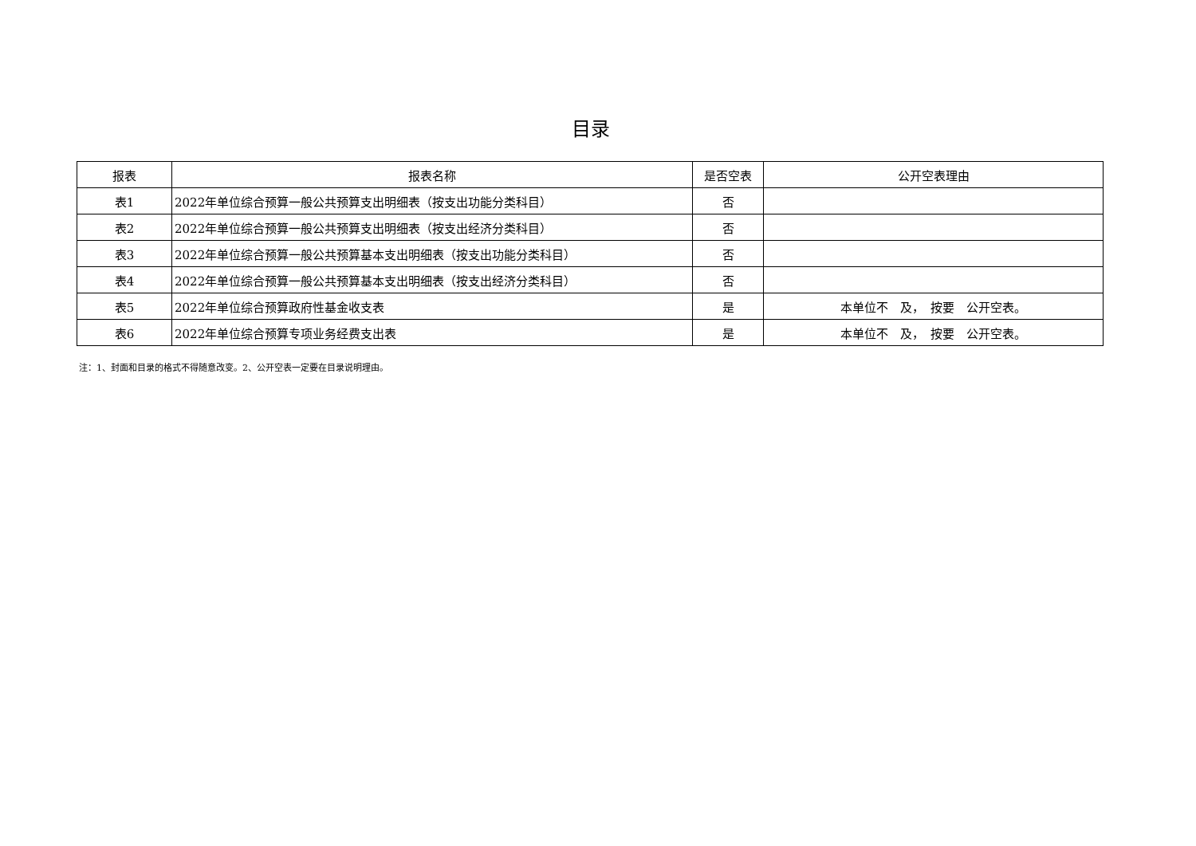目录
| 报表 | 报表名称 | 是否空表 | 公开空表理由 |
| --- | --- | --- | --- |
| 表1 | 2022年单位综合预算一般公共预算支出明细表（按支出功能分类科目） | 否 | |
| 表2 | 2022年单位综合预算一般公共预算支出明细表（按支出经济分类科目） | 否 | |
| 表3 | 2022年单位综合预算一般公共预算基本支出明细表（按支出功能分类科目） | 否 | |
| 表4 | 2022年单位综合预算一般公共预算基本支出明细表（按支出经济分类科目） | 否 | |
| 表5 | 2022年单位综合预算政府性基金收支表 | 是 | 本单位不 及， 按要 公开空表。 |
| 表6 | 2022年单位综合预算专项业务经费支出表 | 是 | 本单位不 及， 按要 公开空表。 |
注：1、封面和目录的格式不得随意改变。2、公开空表一定要在目录说明理由。